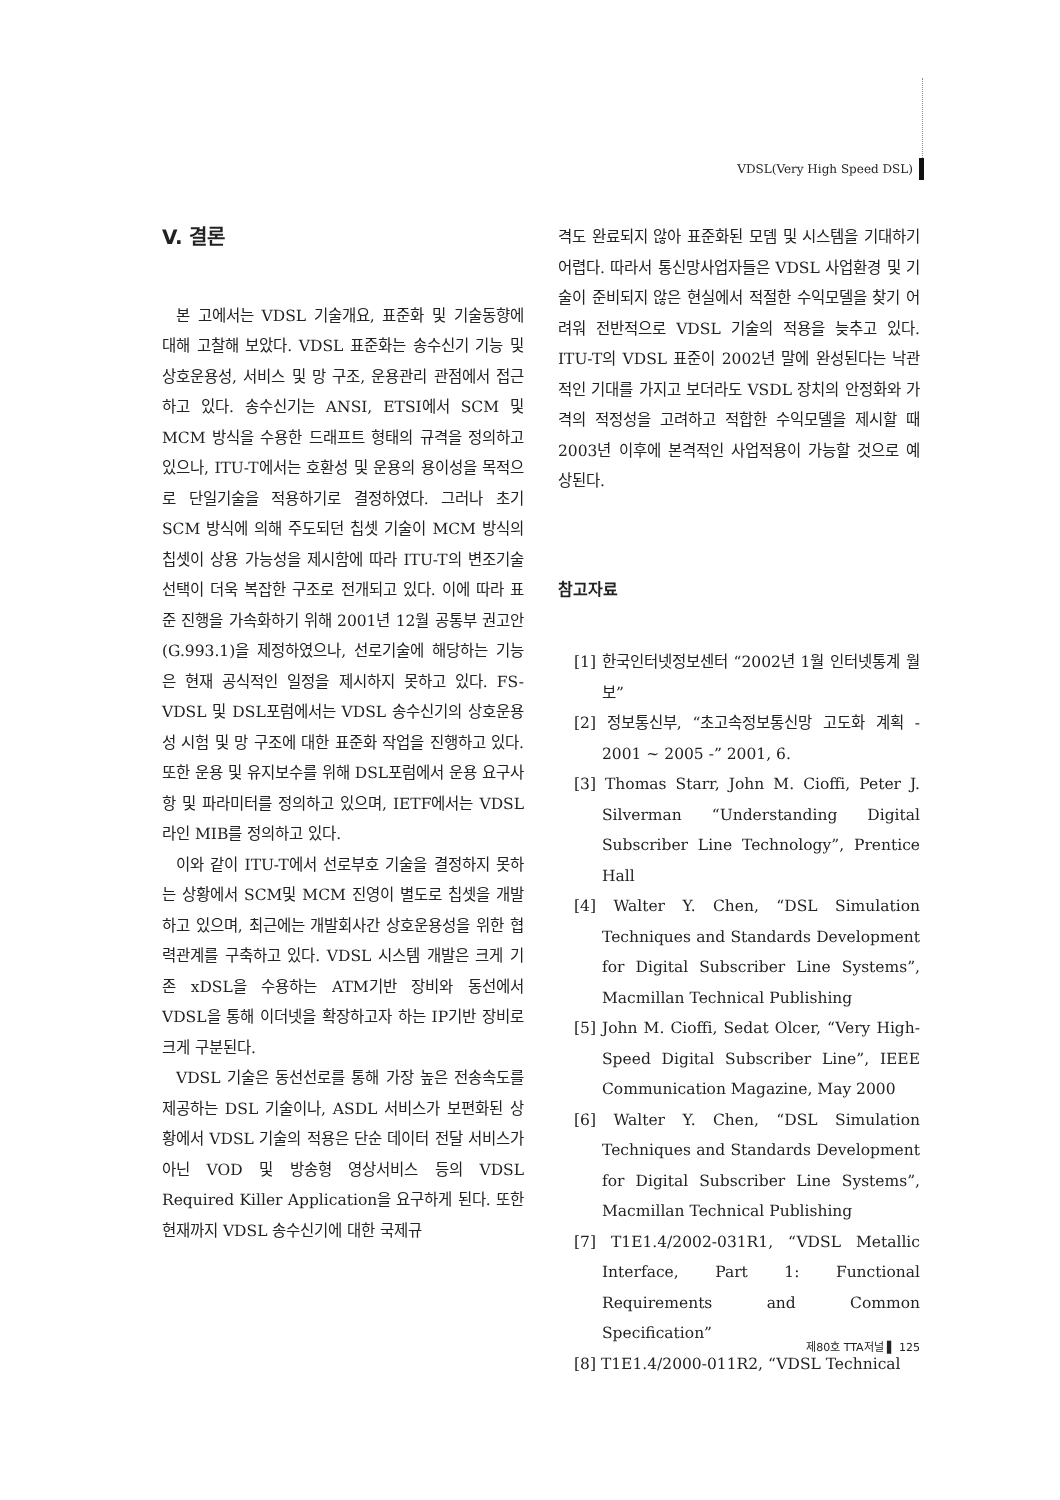VDSL(Very High Speed DSL)
V. 결론
본 고에서는 VDSL 기술개요, 표준화 및 기술동향에 대해 고찰해 보았다. VDSL 표준화는 송수신기 기능 및 상호운용성, 서비스 및 망 구조, 운용관리 관점에서 접근하고 있다. 송수신기는 ANSI, ETSI에서 SCM 및 MCM 방식을 수용한 드래프트 형태의 규격을 정의하고 있으나, ITU-T에서는 호환성 및 운용의 용이성을 목적으로 단일기술을 적용하기로 결정하였다. 그러나 초기 SCM 방식에 의해 주도되던 칩셋 기술이 MCM 방식의 칩셋이 상용 가능성을 제시함에 따라 ITU-T의 변조기술 선택이 더욱 복잡한 구조로 전개되고 있다. 이에 따라 표준 진행을 가속화하기 위해 2001년 12월 공통부 권고안(G.993.1)을 제정하였으나, 선로기술에 해당하는 기능은 현재 공식적인 일정을 제시하지 못하고 있다. FS-VDSL 및 DSL포럼에서는 VDSL 송수신기의 상호운용성 시험 및 망 구조에 대한 표준화 작업을 진행하고 있다. 또한 운용 및 유지보수를 위해 DSL포럼에서 운용 요구사항 및 파라미터를 정의하고 있으며, IETF에서는 VDSL 라인 MIB를 정의하고 있다.
이와 같이 ITU-T에서 선로부호 기술을 결정하지 못하는 상황에서 SCM및 MCM 진영이 별도로 칩셋을 개발하고 있으며, 최근에는 개발회사간 상호운용성을 위한 협력관계를 구축하고 있다. VDSL 시스템 개발은 크게 기존 xDSL을 수용하는 ATM기반 장비와 동선에서 VDSL을 통해 이더넷을 확장하고자 하는 IP기반 장비로 크게 구분된다.
VDSL 기술은 동선선로를 통해 가장 높은 전송속도를 제공하는 DSL 기술이나, ASDL 서비스가 보편화된 상황에서 VDSL 기술의 적용은 단순 데이터 전달 서비스가 아닌 VOD 및 방송형 영상서비스 등의 VDSL Required Killer Application을 요구하게 된다. 또한 현재까지 VDSL 송수신기에 대한 국제규
격도 완료되지 않아 표준화된 모뎀 및 시스템을 기대하기 어렵다. 따라서 통신망사업자들은 VDSL 사업환경 및 기술이 준비되지 않은 현실에서 적절한 수익모델을 찾기 어려워 전반적으로 VDSL 기술의 적용을 늦추고 있다. ITU-T의 VDSL 표준이 2002년 말에 완성된다는 낙관적인 기대를 가지고 보더라도 VSDL 장치의 안정화와 가격의 적정성을 고려하고 적합한 수익모델을 제시할 때 2003년 이후에 본격적인 사업적용이 가능할 것으로 예상된다.
참고자료
[1] 한국인터넷정보센터 “2002년 1월 인터넷통계 월보”
[2] 정보통신부, “초고속정보통신망 고도화 계획 - 2001 ~ 2005 -” 2001, 6.
[3] Thomas Starr, John M. Cioffi, Peter J. Silverman “Understanding Digital Subscriber Line Technology”, Prentice Hall
[4] Walter Y. Chen, “DSL Simulation Techniques and Standards Development for Digital Subscriber Line Systems”, Macmillan Technical Publishing
[5] John M. Cioffi, Sedat Olcer, “Very High-Speed Digital Subscriber Line”, IEEE Communication Magazine, May 2000
[6] Walter Y. Chen, “DSL Simulation Techniques and Standards Development for Digital Subscriber Line Systems”, Macmillan Technical Publishing
[7] T1E1.4/2002-031R1, “VDSL Metallic Interface, Part 1: Functional Requirements and Common Specification”
[8] T1E1.4/2000-011R2, “VDSL Technical
제80호 TTA저널 ▌ 125